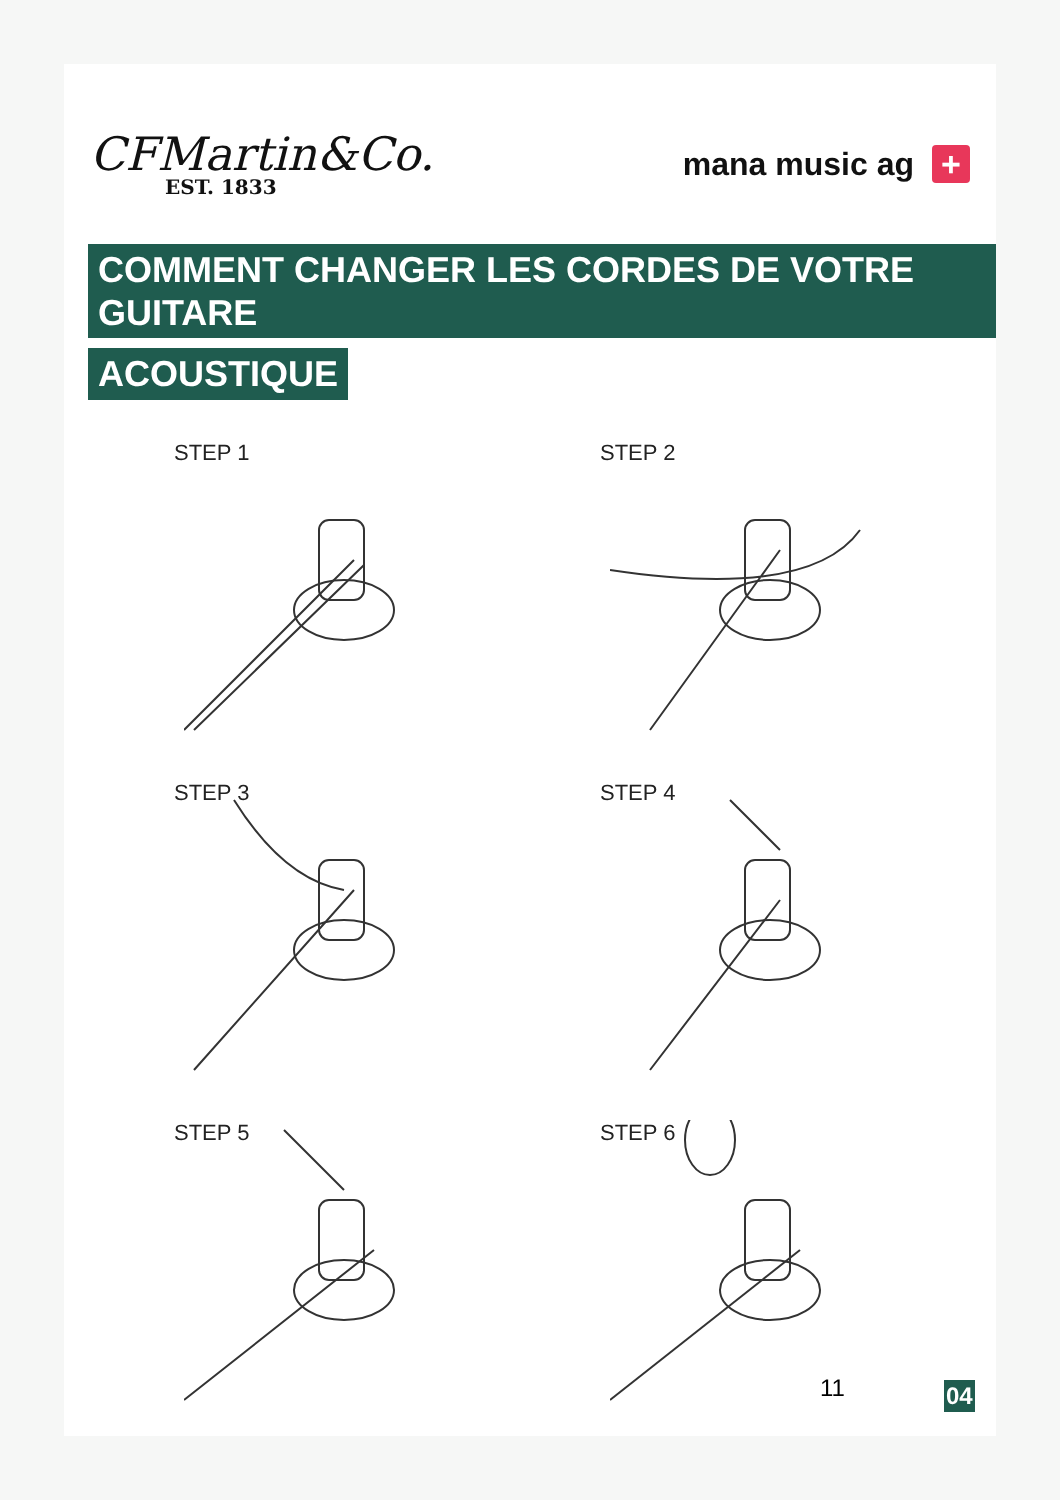CFMartin&Co.
EST. 1833
mana music ag +
COMMENT CHANGER LES CORDES DE VOTRE GUITARE
ACOUSTIQUE
STEP 1
STEP 2
STEP 3
STEP 4
STEP 5
STEP 6
11 04